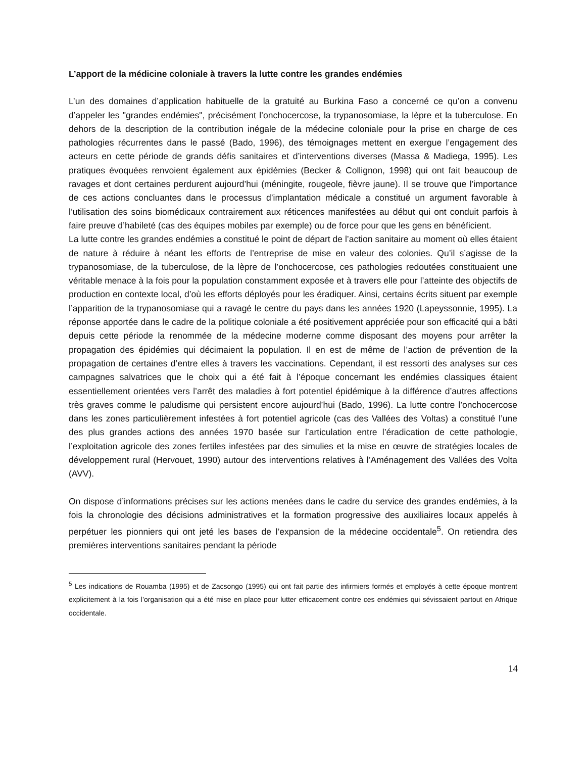L’apport de la médicine coloniale à travers la lutte contre les grandes endémies
L’un des domaines d’application habituelle de la gratuité au Burkina Faso a concerné ce qu’on a convenu d’appeler les "grandes endémies", précisément l’onchocercose, la trypanosomiase, la lèpre et la tuberculose. En dehors de la description de la contribution inégale de la médecine coloniale pour la prise en charge de ces pathologies récurrentes dans le passé (Bado, 1996), des témoignages mettent en exergue l’engagement des acteurs en cette période de grands défis sanitaires et d’interventions diverses (Massa & Madiega, 1995). Les pratiques évoquées renvoient également aux épidémies (Becker & Collignon, 1998) qui ont fait beaucoup de ravages et dont certaines perdurent aujourd’hui (méningite, rougeole, fièvre jaune). Il se trouve que l’importance de ces actions concluantes dans le processus d’implantation médicale a constitué un argument favorable à l’utilisation des soins biomédicaux contrairement aux réticences manifestées au début qui ont conduit parfois à faire preuve d’habileté (cas des équipes mobiles par exemple) ou de force pour que les gens en bénéficient.
La lutte contre les grandes endémies a constitué le point de départ de l’action sanitaire au moment où elles étaient de nature à réduire à néant les efforts de l’entreprise de mise en valeur des colonies. Qu’il s’agisse de la trypanosomiase, de la tuberculose, de la lèpre de l’onchocercose, ces pathologies redoutées constituaient une véritable menace à la fois pour la population constamment exposée et à travers elle pour l’atteinte des objectifs de production en contexte local, d’où les efforts déployés pour les éradiquer. Ainsi, certains écrits situent par exemple l’apparition de la trypanosomiase qui a ravagé le centre du pays dans les années 1920 (Lapeyssonnie, 1995). La réponse apportée dans le cadre de la politique coloniale a été positivement appréciée pour son efficacité qui a bâti depuis cette période la renommée de la médecine moderne comme disposant des moyens pour arrêter la propagation des épidémies qui décimaient la population. Il en est de même de l’action de prévention de la propagation de certaines d’entre elles à travers les vaccinations. Cependant, il est ressorti des analyses sur ces campagnes salvatrices que le choix qui a été fait à l’époque concernant les endémies classiques étaient essentiellement orientées vers l’arrêt des maladies à fort potentiel épidémique à la différence d’autres affections très graves comme le paludisme qui persistent encore aujourd’hui (Bado, 1996). La lutte contre l’onchocercose dans les zones particulièrement infestées à fort potentiel agricole (cas des Vallées des Voltas) a constitué l’une des plus grandes actions des années 1970 basée sur l’articulation entre l’éradication de cette pathologie, l’exploitation agricole des zones fertiles infestées par des simulies et la mise en œuvre de stratégies locales de développement rural (Hervouet, 1990) autour des interventions relatives à l’Aménagement des Vallées des Volta (AVV).
On dispose d’informations précises sur les actions menées dans le cadre du service des grandes endémies, à la fois la chronologie des décisions administratives et la formation progressive des auxiliaires locaux appelés à perpétuer les pionniers qui ont jeté les bases de l’expansion de la médecine occidentale<sup>5</sup>. On retiendra des premières interventions sanitaires pendant la période
<sup>5</sup> Les indications de Rouamba (1995) et de Zacsongo (1995) qui ont fait partie des infirmiers formés et employés à cette époque montrent explicitement à la fois l’organisation qui a été mise en place pour lutter efficacement contre ces endémies qui sévissaient partout en Afrique occidentale.
14